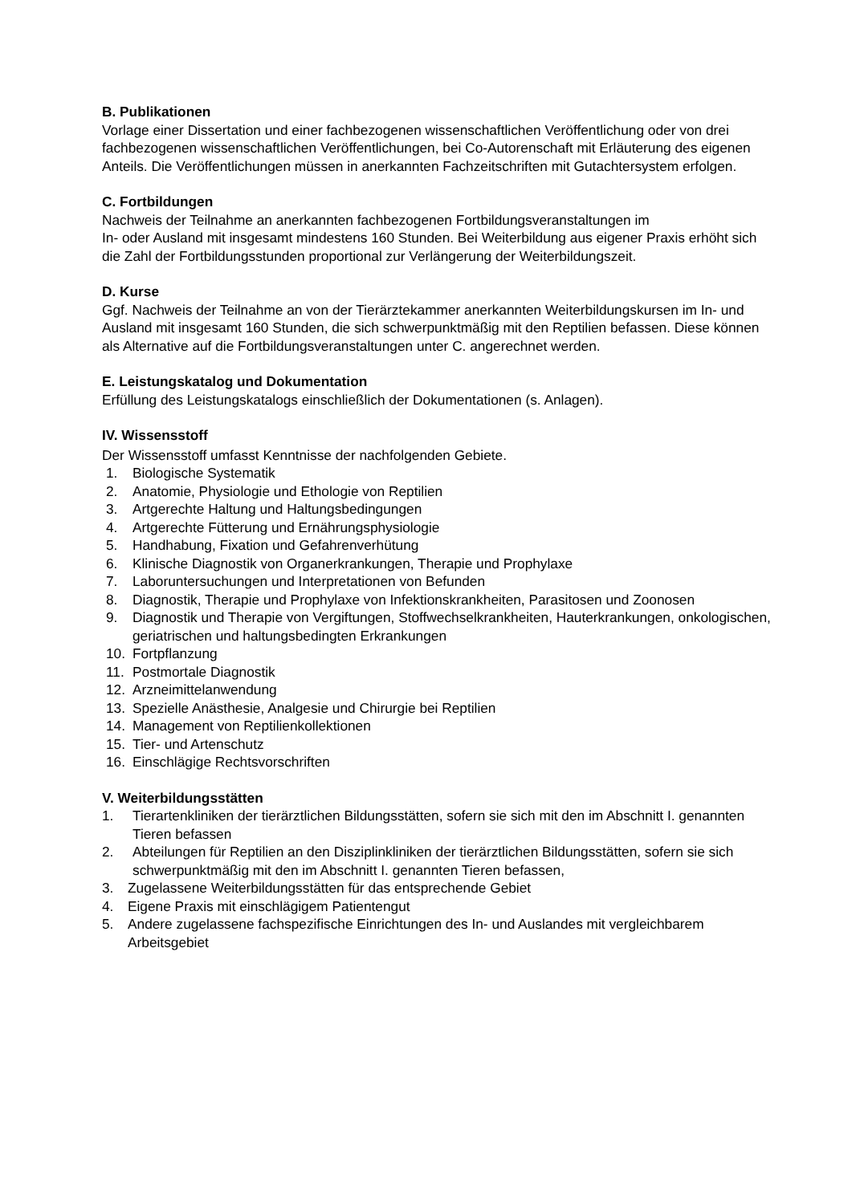B. Publikationen
Vorlage einer Dissertation und einer fachbezogenen wissenschaftlichen Veröffentlichung oder von drei fachbezogenen wissenschaftlichen Veröffentlichungen, bei Co-Autorenschaft mit Erläuterung des eigenen Anteils. Die Veröffentlichungen müssen in anerkannten Fachzeitschriften mit Gutachtersystem erfolgen.
C. Fortbildungen
Nachweis der Teilnahme an anerkannten fachbezogenen Fortbildungsveranstaltungen im
In- oder Ausland mit insgesamt mindestens 160 Stunden. Bei Weiterbildung aus eigener Praxis erhöht sich die Zahl der Fortbildungsstunden proportional zur Verlängerung der Weiterbildungszeit.
D. Kurse
Ggf. Nachweis der Teilnahme an von der Tierärztekammer anerkannten Weiterbildungskursen im In- und Ausland mit insgesamt 160 Stunden, die sich schwerpunktmäßig mit den Reptilien befassen. Diese können als Alternative auf die Fortbildungsveranstaltungen unter C. angerechnet werden.
E. Leistungskatalog und Dokumentation
Erfüllung des Leistungskatalogs einschließlich der Dokumentationen (s. Anlagen).
IV. Wissensstoff
Der Wissensstoff umfasst Kenntnisse der nachfolgenden Gebiete.
1. Biologische Systematik
2. Anatomie, Physiologie und Ethologie von Reptilien
3. Artgerechte Haltung und Haltungsbedingungen
4. Artgerechte Fütterung und Ernährungsphysiologie
5. Handhabung, Fixation und Gefahrenverhütung
6. Klinische Diagnostik von Organerkrankungen, Therapie und Prophylaxe
7. Laboruntersuchungen und Interpretationen von Befunden
8. Diagnostik, Therapie und Prophylaxe von Infektionskrankheiten, Parasitosen und Zoonosen
9. Diagnostik und Therapie von Vergiftungen, Stoffwechselkrankheiten, Hauterkrankungen, onkologischen, geriatrischen und haltungsbedingten Erkrankungen
10. Fortpflanzung
11. Postmortale Diagnostik
12. Arzneimittelanwendung
13. Spezielle Anästhesie, Analgesie und Chirurgie bei Reptilien
14. Management von Reptilienkollektionen
15. Tier- und Artenschutz
16. Einschlägige Rechtsvorschriften
V. Weiterbildungsstätten
1. Tierartenkliniken der tierärztlichen Bildungsstätten, sofern sie sich mit den im Abschnitt I. genannten Tieren befassen
2. Abteilungen für Reptilien an den Disziplinkliniken der tierärztlichen Bildungsstätten, sofern sie sich schwerpunktmäßig mit den im Abschnitt I. genannten Tieren befassen,
3. Zugelassene Weiterbildungsstätten für das entsprechende Gebiet
4. Eigene Praxis mit einschlägigem Patientengut
5. Andere zugelassene fachspezifische Einrichtungen des In- und Auslandes mit vergleichbarem Arbeitsgebiet